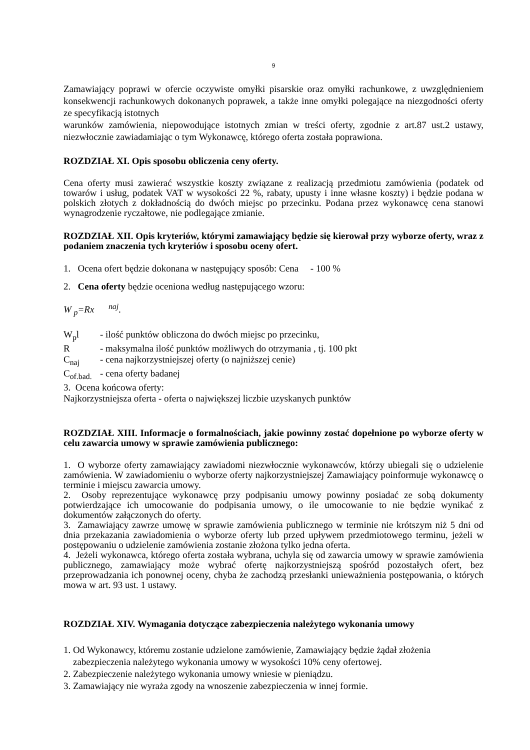9
Zamawiający poprawi w ofercie oczywiste omyłki pisarskie oraz omyłki rachunkowe, z uwzględnieniem konsekwencji rachunkowych dokonanych poprawek, a także inne omyłki polegające na niezgodności oferty ze specyfikacją istotnych
warunków zamówienia, niepowodujące istotnych zmian w treści oferty, zgodnie z art.87 ust.2 ustawy, niezwłocznie zawiadamiając o tym Wykonawcę, którego oferta została poprawiona.
ROZDZIAŁ XI. Opis sposobu obliczenia ceny oferty.
Cena oferty musi zawierać wszystkie koszty związane z realizacją przedmiotu zamówienia (podatek od towarów i usług, podatek VAT w wysokości 22 %, rabaty, upusty i inne własne koszty) i będzie podana w polskich złotych z dokładnością do dwóch miejsc po przecinku. Podana przez wykonawcę cena stanowi wynagrodzenie ryczałtowe, nie podlegające zmianie.
ROZDZIAŁ XII. Opis kryteriów, którymi zamawiający będzie się kierował przy wyborze oferty, wraz z podaniem znaczenia tych kryteriów i sposobu oceny ofert.
1. Ocena ofert będzie dokonana w następujący sposób: Cena - 100 %
2. Cena oferty będzie oceniona według następującego wzoru:
W <sub>p</sub>=Rx <sup>naj</sup>.
W<sub>p</sub>l - ilość punktów obliczona do dwóch miejsc po przecinku,
R - maksymalna ilość punktów możliwych do otrzymania , tj. 100 pkt
C<sub>naj</sub> - cena najkorzystniejszej oferty (o najniższej cenie)
C<sub>of.bad.</sub> - cena oferty badanej
3. Ocena końcowa oferty:
Najkorzystniejsza oferta - oferta o największej liczbie uzyskanych punktów
ROZDZIAŁ XIII. Informacje o formalnościach, jakie powinny zostać dopełnione po wyborze oferty w celu zawarcia umowy w sprawie zamówienia publicznego:
1. O wyborze oferty zamawiający zawiadomi niezwłocznie wykonawców, którzy ubiegali się o udzielenie zamówienia. W zawiadomieniu o wyborze oferty najkorzystniejszej Zamawiający poinformuje wykonawcę o terminie i miejscu zawarcia umowy.
2. Osoby reprezentujące wykonawcę przy podpisaniu umowy powinny posiadać ze sobą dokumenty potwierdzające ich umocowanie do podpisania umowy, o ile umocowanie to nie będzie wynikać z dokumentów załączonych do oferty.
3. Zamawiający zawrze umowę w sprawie zamówienia publicznego w terminie nie krótszym niż 5 dni od dnia przekazania zawiadomienia o wyborze oferty lub przed upływem przedmiotowego terminu, jeżeli w postępowaniu o udzielenie zamówienia zostanie złożona tylko jedna oferta.
4. Jeżeli wykonawca, którego oferta została wybrana, uchyla się od zawarcia umowy w sprawie zamówienia publicznego, zamawiający może wybrać ofertę najkorzystniejszą spośród pozostałych ofert, bez przeprowadzania ich ponownej oceny, chyba że zachodzą przesłanki unieważnienia postępowania, o których mowa w art. 93 ust. 1 ustawy.
ROZDZIAŁ XIV. Wymagania dotyczące zabezpieczenia należytego wykonania umowy
1. Od Wykonawcy, któremu zostanie udzielone zamówienie, Zamawiający będzie żądał złożenia
zabezpieczenia należytego wykonania umowy w wysokości 10% ceny ofertowej.
2. Zabezpieczenie należytego wykonania umowy wniesie w pieniądzu.
3. Zamawiający nie wyraża zgody na wnoszenie zabezpieczenia w innej formie.